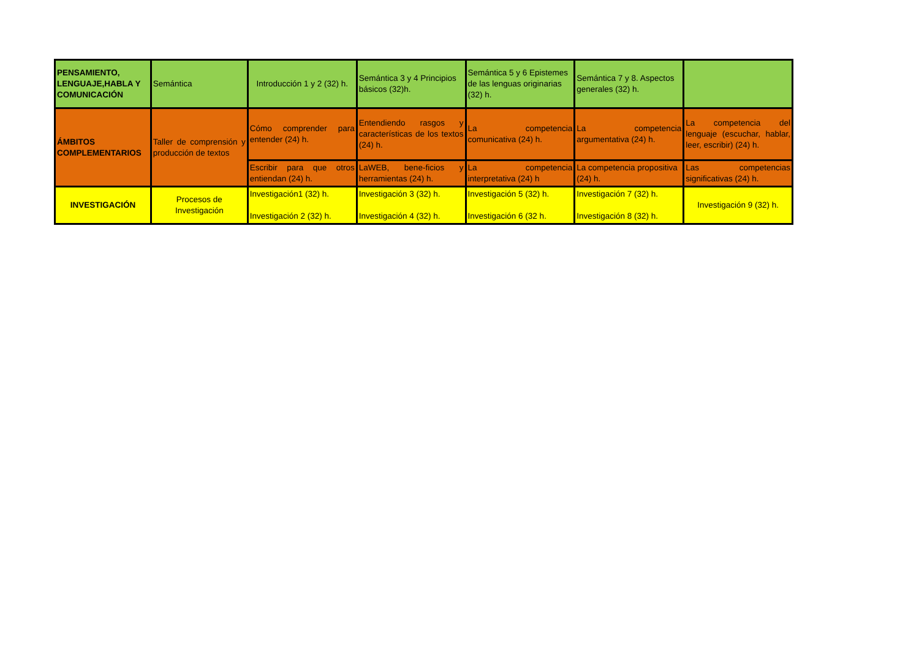| PENSAMIENTO, LENGUAJE,HABLA Y COMUNICACIÓN | Semántica | Introducción 1 y 2 (32) h. | Semántica 3 y 4 Principios básicos (32)h. | Semántica 5 y 6 Epistemes de las lenguas originarias (32) h. | Semántica 7 y 8. Aspectos generales (32) h. | |
| ÁMBITOS COMPLEMENTARIOS | Taller de comprensión y producción de textos | Cómo comprender para entender (24) h. | Entendiendo rasgos y características de los textos (24) h. | La competencia comunicativa (24) h. | La competencia argumentativa (24) h. | La competencia del lenguaje (escuchar, hablar, leer, escribir) (24) h. |
| | | Escribir para que otros entiendan (24) h. | LaWEB, bene-ficios y herramientas (24) h. | La competencia interpretativa (24) h | La competencia propositiva (24) h. | Las competencias significativas (24) h. |
| INVESTIGACIÓN | Procesos de Investigación | Investigación1 (32) h. Investigación 2 (32) h. | Investigación 3 (32) h. Investigación 4 (32) h. | Investigación 5 (32) h. Investigación 6 (32 h. | Investigación 7 (32) h. Investigación 8 (32) h. | Investigación 9 (32) h. |